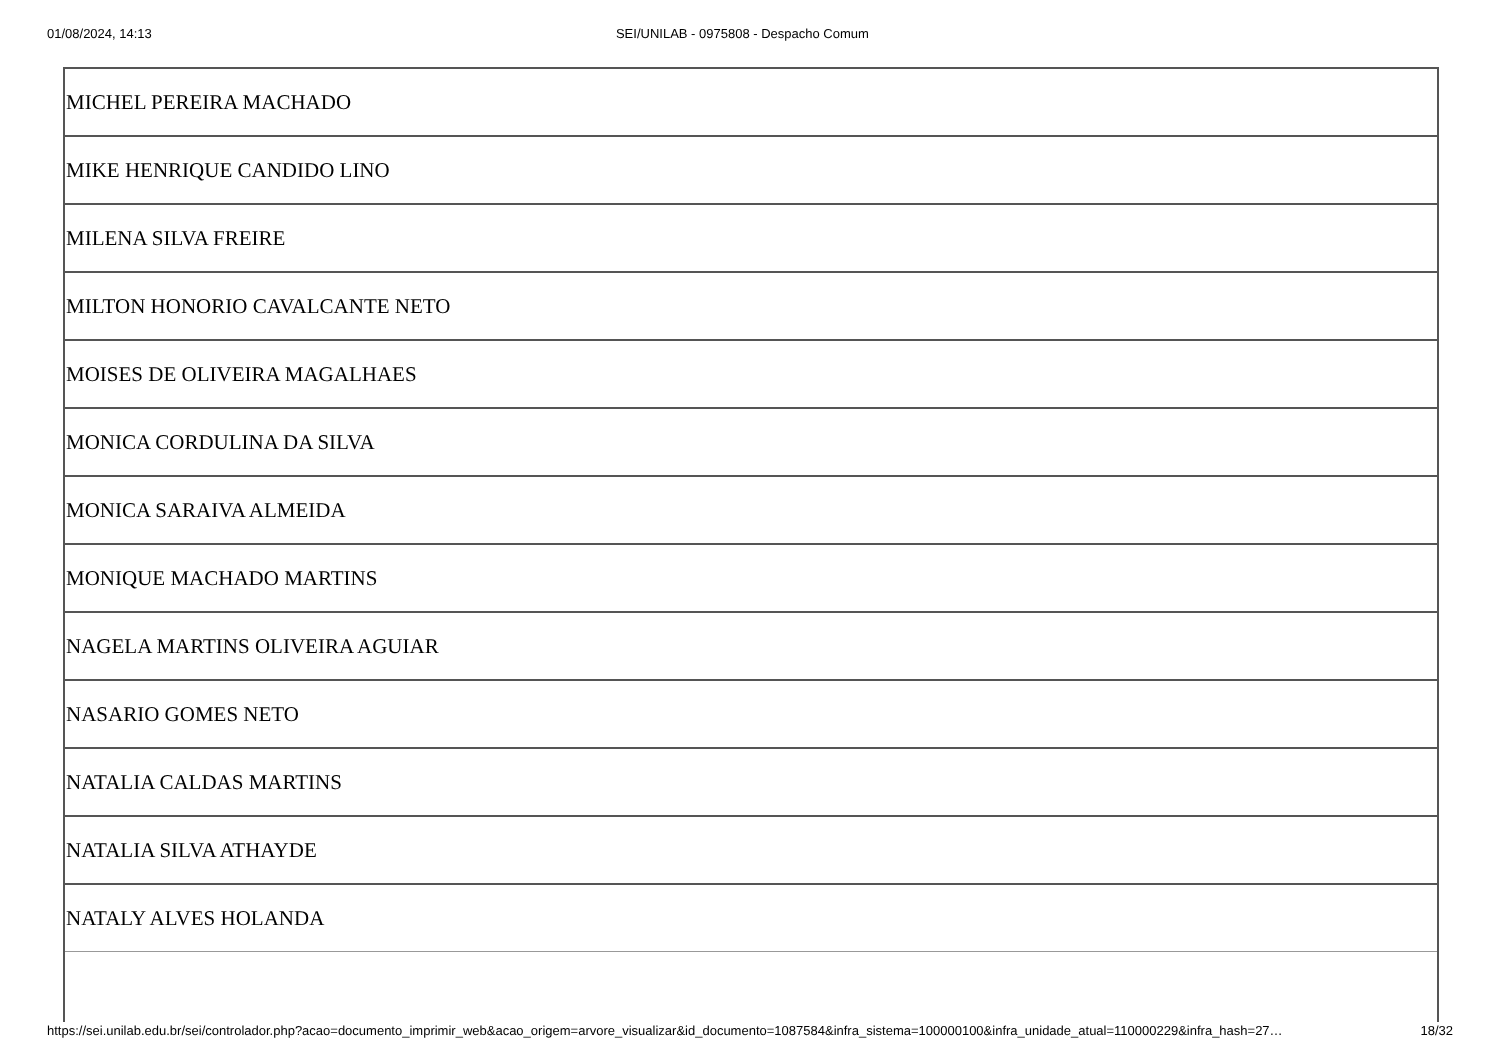01/08/2024, 14:13 SEI/UNILAB - 0975808 - Despacho Comum
| MICHEL PEREIRA MACHADO |
| MIKE HENRIQUE CANDIDO LINO |
| MILENA SILVA FREIRE |
| MILTON HONORIO CAVALCANTE NETO |
| MOISES DE OLIVEIRA MAGALHAES |
| MONICA CORDULINA DA SILVA |
| MONICA SARAIVA ALMEIDA |
| MONIQUE MACHADO MARTINS |
| NAGELA MARTINS OLIVEIRA AGUIAR |
| NASARIO GOMES NETO |
| NATALIA CALDAS MARTINS |
| NATALIA SILVA ATHAYDE |
| NATALY ALVES HOLANDA |
https://sei.unilab.edu.br/sei/controlador.php?acao=documento_imprimir_web&acao_origem=arvore_visualizar&id_documento=1087584&infra_sistema=100000100&infra_unidade_atual=110000229&infra_hash=27… 18/32